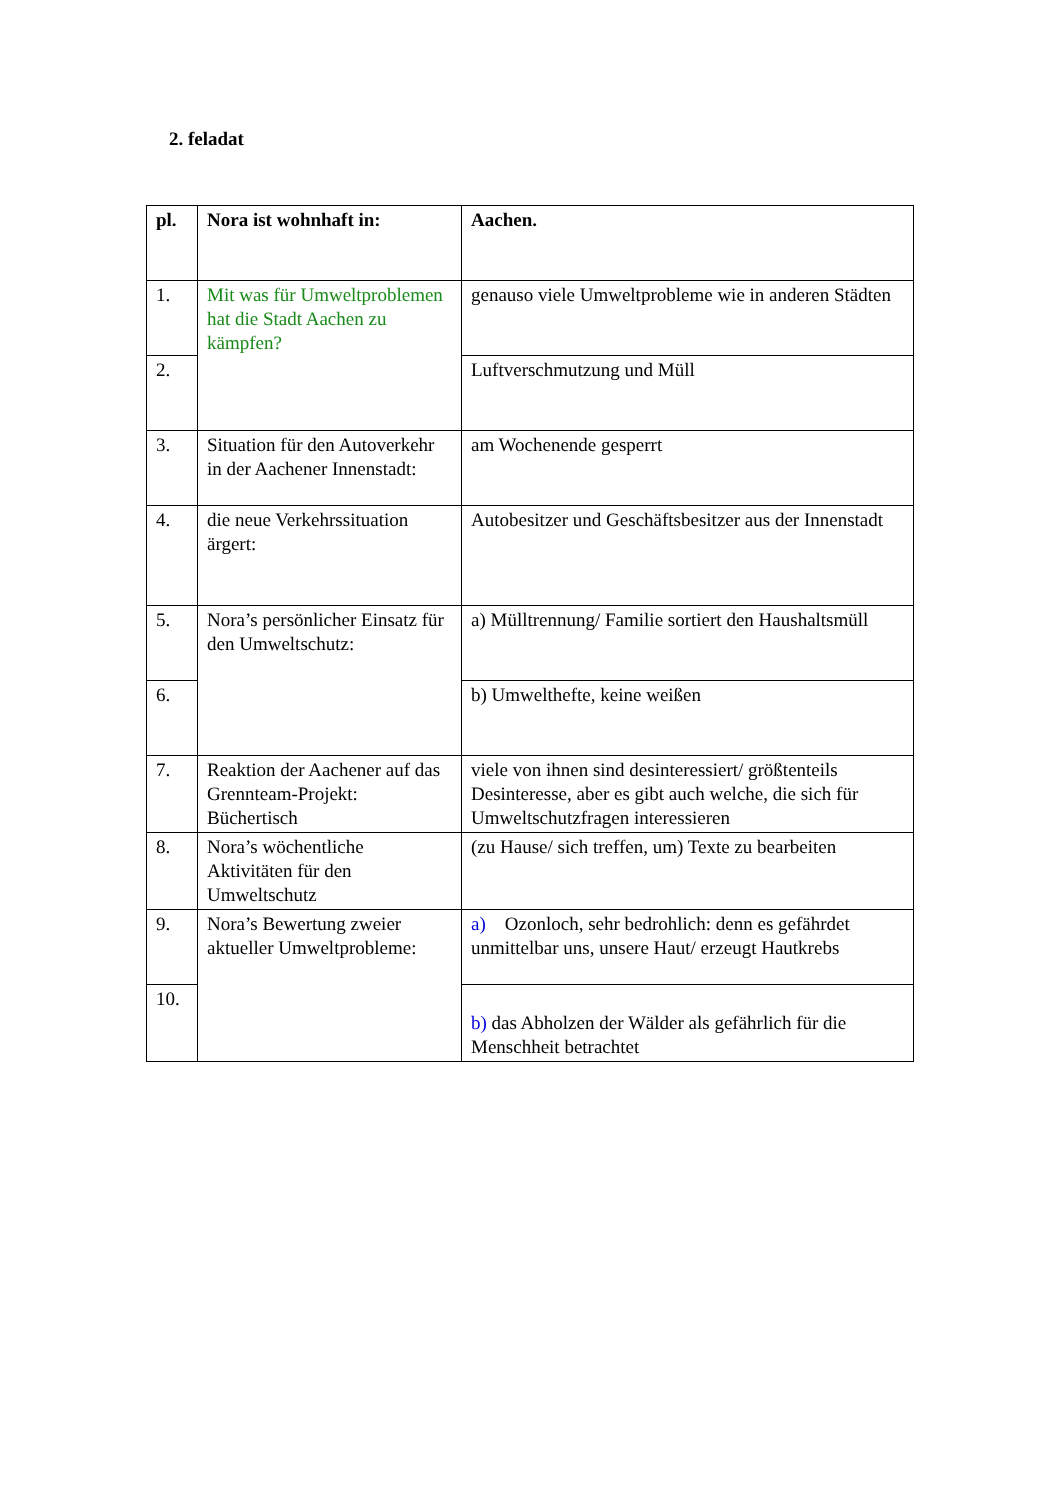2. feladat
| pl. | Nora ist wohnhaft in: | Aachen. |
| 1. | Mit was für Umweltproblemen hat die Stadt Aachen zu kämpfen? | genauso viele Umweltprobleme wie in anderen Städten |
| 2. | | Luftverschmutzung und Müll |
| 3. | Situation für den Autoverkehr in der Aachener Innenstadt: | am Wochenende gesperrt |
| 4. | die neue Verkehrssituation ärgert: | Autobesitzer und Geschäftsbesitzer aus der Innenstadt |
| 5. | Nora’s persönlicher Einsatz für den Umweltschutz: | a) Mülltrennung/ Familie sortiert den Haushaltsmüll |
| 6. | | b) Umwelthefte, keine weißen |
| 7. | Reaktion der Aachener auf das Grennteam-Projekt: Büchertisch | viele von ihnen sind desinteressiert/ größtenteils Desinteresse, aber es gibt auch welche, die sich für Umweltschutzfragen interessieren |
| 8. | Nora’s wöchentliche Aktivitäten für den Umweltschutz | (zu Hause/ sich treffen, um) Texte zu bearbeiten |
| 9. | Nora’s Bewertung zweier aktueller Umweltprobleme: | a) Ozonloch, sehr bedrohlich: denn es gefährdet unmittelbar uns, unsere Haut/ erzeugt Hautkrebs |
| 10. | | b) das Abholzen der Wälder als gefährlich für die Menschheit betrachtet |